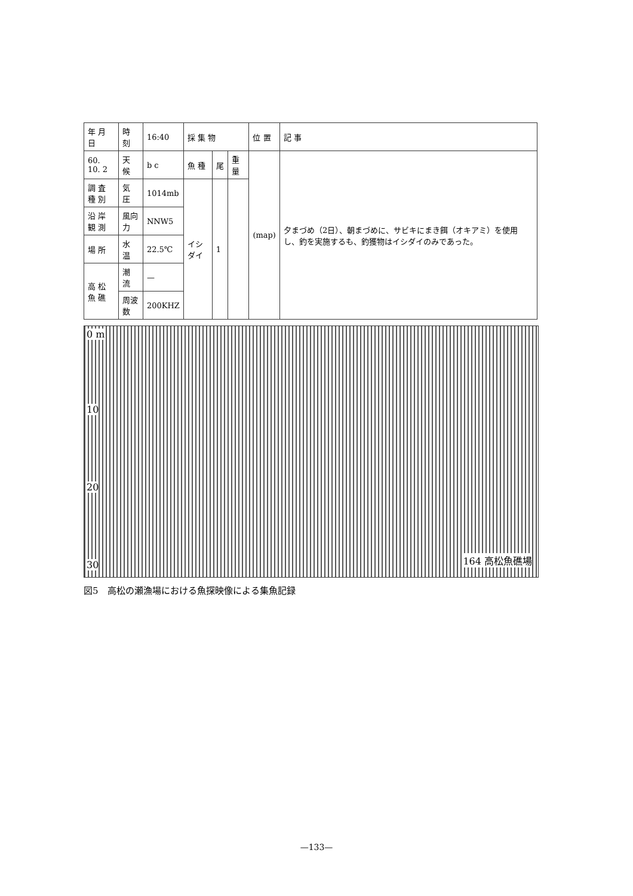| 年 月 日 | 時 刻 | 16:40 | 採 集 物 | | | 位 置 | 記 事 |
| 60. 10. 2 | 天 候 | b c | 魚 種 | 尾 | 重 量 | (map) | 夕まづめ（2日）、朝まづめに、サビキにまき餌（オキアミ）を使用し、釣を実施するも、釣獲物はイシダイのみであった。 |
| 調 査 種 別 | 気 圧 | 1014mb | イシダイ | 1 | | | |
| 沿 岸 観 測 | 風向力 | NNW5 | | | | | |
| 場 所 | 水 温 | 22.5℃ | | | | | |
| 高 松 魚 礁 | 潮 流 | — | | | | | |
| | 周波数 | 200KHZ | | | | | |
0 m
10
20
30
164 高松魚礁場
図5　高松の瀬漁場における魚探映像による集魚記録
—133—